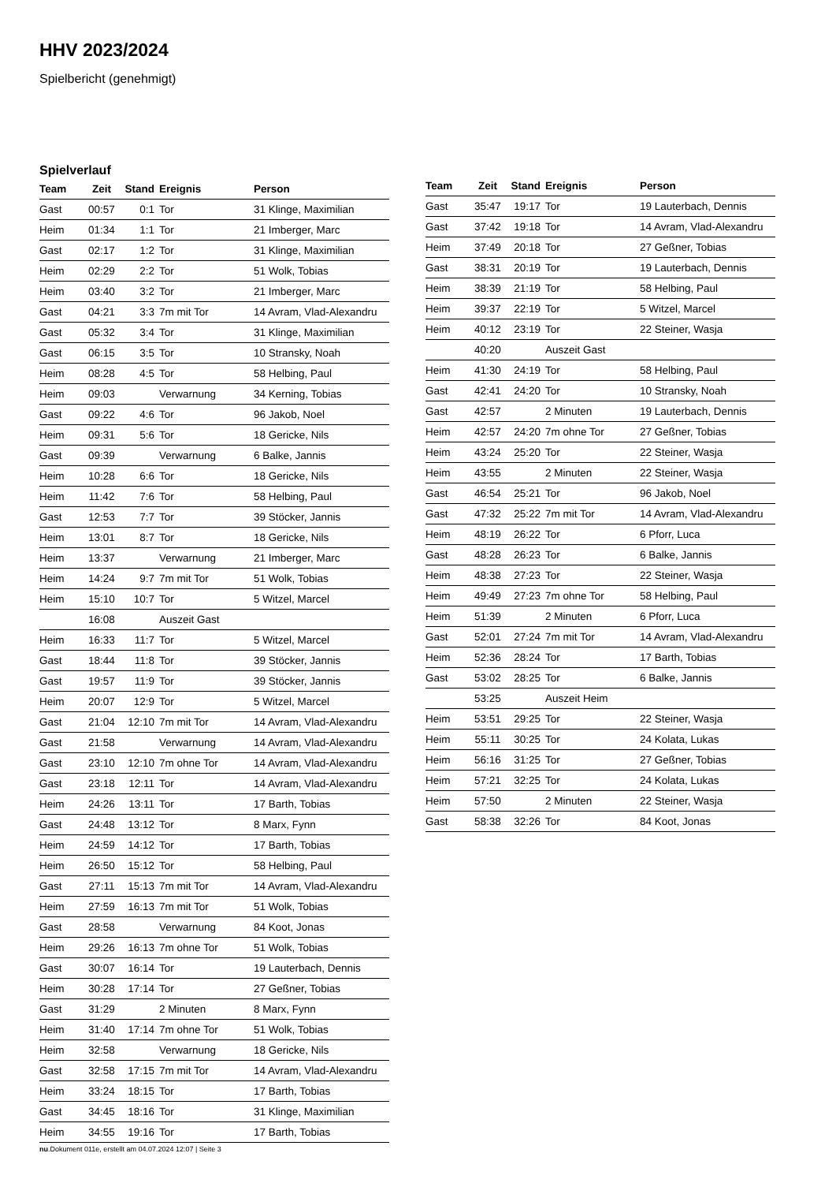HHV 2023/2024
Spielbericht (genehmigt)
Spielverlauf
| Team | Zeit | Stand | Ereignis | Person |
| --- | --- | --- | --- | --- |
| Gast | 00:57 | 0:1 | Tor | 31 Klinge, Maximilian |
| Heim | 01:34 | 1:1 | Tor | 21 Imberger, Marc |
| Gast | 02:17 | 1:2 | Tor | 31 Klinge, Maximilian |
| Heim | 02:29 | 2:2 | Tor | 51 Wolk, Tobias |
| Heim | 03:40 | 3:2 | Tor | 21 Imberger, Marc |
| Gast | 04:21 | 3:3 | 7m mit Tor | 14 Avram, Vlad-Alexandru |
| Gast | 05:32 | 3:4 | Tor | 31 Klinge, Maximilian |
| Gast | 06:15 | 3:5 | Tor | 10 Stransky, Noah |
| Heim | 08:28 | 4:5 | Tor | 58 Helbing, Paul |
| Heim | 09:03 | | Verwarnung | 34 Kerning, Tobias |
| Gast | 09:22 | 4:6 | Tor | 96 Jakob, Noel |
| Heim | 09:31 | 5:6 | Tor | 18 Gericke, Nils |
| Gast | 09:39 | | Verwarnung | 6 Balke, Jannis |
| Heim | 10:28 | 6:6 | Tor | 18 Gericke, Nils |
| Heim | 11:42 | 7:6 | Tor | 58 Helbing, Paul |
| Gast | 12:53 | 7:7 | Tor | 39 Stöcker, Jannis |
| Heim | 13:01 | 8:7 | Tor | 18 Gericke, Nils |
| Heim | 13:37 | | Verwarnung | 21 Imberger, Marc |
| Heim | 14:24 | 9:7 | 7m mit Tor | 51 Wolk, Tobias |
| Heim | 15:10 | 10:7 | Tor | 5 Witzel, Marcel |
| | 16:08 | | Auszeit Gast | |
| Heim | 16:33 | 11:7 | Tor | 5 Witzel, Marcel |
| Gast | 18:44 | 11:8 | Tor | 39 Stöcker, Jannis |
| Gast | 19:57 | 11:9 | Tor | 39 Stöcker, Jannis |
| Heim | 20:07 | 12:9 | Tor | 5 Witzel, Marcel |
| Gast | 21:04 | 12:10 | 7m mit Tor | 14 Avram, Vlad-Alexandru |
| Gast | 21:58 | | Verwarnung | 14 Avram, Vlad-Alexandru |
| Gast | 23:10 | 12:10 | 7m ohne Tor | 14 Avram, Vlad-Alexandru |
| Gast | 23:18 | 12:11 | Tor | 14 Avram, Vlad-Alexandru |
| Heim | 24:26 | 13:11 | Tor | 17 Barth, Tobias |
| Gast | 24:48 | 13:12 | Tor | 8 Marx, Fynn |
| Heim | 24:59 | 14:12 | Tor | 17 Barth, Tobias |
| Heim | 26:50 | 15:12 | Tor | 58 Helbing, Paul |
| Gast | 27:11 | 15:13 | 7m mit Tor | 14 Avram, Vlad-Alexandru |
| Heim | 27:59 | 16:13 | 7m mit Tor | 51 Wolk, Tobias |
| Gast | 28:58 | | Verwarnung | 84 Koot, Jonas |
| Heim | 29:26 | 16:13 | 7m ohne Tor | 51 Wolk, Tobias |
| Gast | 30:07 | 16:14 | Tor | 19 Lauterbach, Dennis |
| Heim | 30:28 | 17:14 | Tor | 27 Geßner, Tobias |
| Gast | 31:29 | | 2 Minuten | 8 Marx, Fynn |
| Heim | 31:40 | 17:14 | 7m ohne Tor | 51 Wolk, Tobias |
| Heim | 32:58 | | Verwarnung | 18 Gericke, Nils |
| Gast | 32:58 | 17:15 | 7m mit Tor | 14 Avram, Vlad-Alexandru |
| Heim | 33:24 | 18:15 | Tor | 17 Barth, Tobias |
| Gast | 34:45 | 18:16 | Tor | 31 Klinge, Maximilian |
| Heim | 34:55 | 19:16 | Tor | 17 Barth, Tobias |
| Team | Zeit | Stand | Ereignis | Person |
| --- | --- | --- | --- | --- |
| Gast | 35:47 | 19:17 | Tor | 19 Lauterbach, Dennis |
| Gast | 37:42 | 19:18 | Tor | 14 Avram, Vlad-Alexandru |
| Heim | 37:49 | 20:18 | Tor | 27 Geßner, Tobias |
| Gast | 38:31 | 20:19 | Tor | 19 Lauterbach, Dennis |
| Heim | 38:39 | 21:19 | Tor | 58 Helbing, Paul |
| Heim | 39:37 | 22:19 | Tor | 5 Witzel, Marcel |
| Heim | 40:12 | 23:19 | Tor | 22 Steiner, Wasja |
| | 40:20 | | Auszeit Gast | |
| Heim | 41:30 | 24:19 | Tor | 58 Helbing, Paul |
| Gast | 42:41 | 24:20 | Tor | 10 Stransky, Noah |
| Gast | 42:57 | | 2 Minuten | 19 Lauterbach, Dennis |
| Heim | 42:57 | 24:20 | 7m ohne Tor | 27 Geßner, Tobias |
| Heim | 43:24 | 25:20 | Tor | 22 Steiner, Wasja |
| Heim | 43:55 | | 2 Minuten | 22 Steiner, Wasja |
| Gast | 46:54 | 25:21 | Tor | 96 Jakob, Noel |
| Gast | 47:32 | 25:22 | 7m mit Tor | 14 Avram, Vlad-Alexandru |
| Heim | 48:19 | 26:22 | Tor | 6 Pforr, Luca |
| Gast | 48:28 | 26:23 | Tor | 6 Balke, Jannis |
| Heim | 48:38 | 27:23 | Tor | 22 Steiner, Wasja |
| Heim | 49:49 | 27:23 | 7m ohne Tor | 58 Helbing, Paul |
| Heim | 51:39 | | 2 Minuten | 6 Pforr, Luca |
| Gast | 52:01 | 27:24 | 7m mit Tor | 14 Avram, Vlad-Alexandru |
| Heim | 52:36 | 28:24 | Tor | 17 Barth, Tobias |
| Gast | 53:02 | 28:25 | Tor | 6 Balke, Jannis |
| | 53:25 | | Auszeit Heim | |
| Heim | 53:51 | 29:25 | Tor | 22 Steiner, Wasja |
| Heim | 55:11 | 30:25 | Tor | 24 Kolata, Lukas |
| Heim | 56:16 | 31:25 | Tor | 27 Geßner, Tobias |
| Heim | 57:21 | 32:25 | Tor | 24 Kolata, Lukas |
| Heim | 57:50 | | 2 Minuten | 22 Steiner, Wasja |
| Gast | 58:38 | 32:26 | Tor | 84 Koot, Jonas |
nu.Dokument 011e, erstellt am 04.07.2024 12:07 | Seite 3